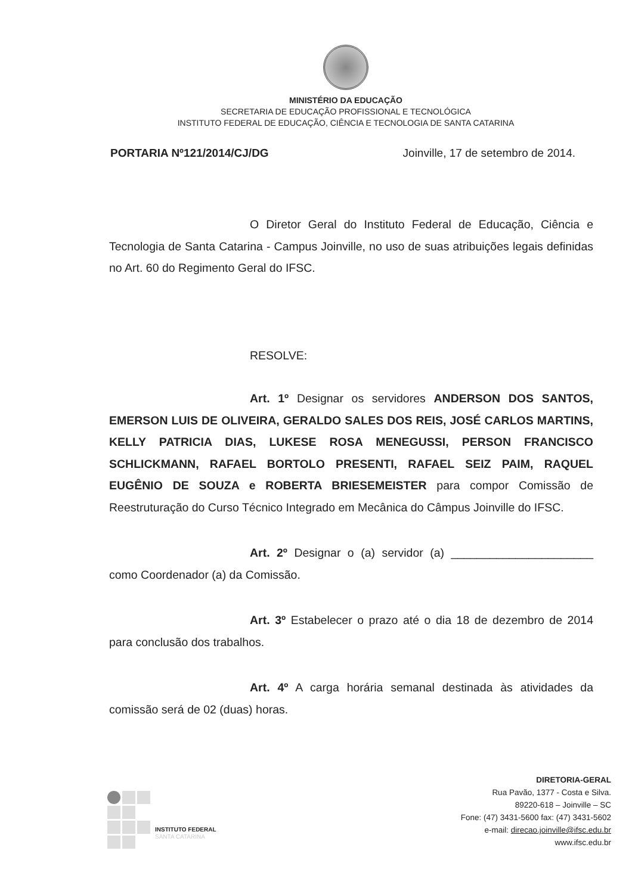MINISTÉRIO DA EDUCAÇÃO
SECRETARIA DE EDUCAÇÃO PROFISSIONAL E TECNOLÓGICA
INSTITUTO FEDERAL DE EDUCAÇÃO, CIÊNCIA E TECNOLOGIA DE SANTA CATARINA
PORTARIA Nº121/2014/CJ/DG Joinville, 17 de setembro de 2014.
O Diretor Geral do Instituto Federal de Educação, Ciência e Tecnologia de Santa Catarina - Campus Joinville, no uso de suas atribuições legais definidas no Art. 60 do Regimento Geral do IFSC.
RESOLVE:
Art. 1º Designar os servidores ANDERSON DOS SANTOS, EMERSON LUIS DE OLIVEIRA, GERALDO SALES DOS REIS, JOSÉ CARLOS MARTINS, KELLY PATRICIA DIAS, LUKESE ROSA MENEGUSSI, PERSON FRANCISCO SCHLICKMANN, RAFAEL BORTOLO PRESENTI, RAFAEL SEIZ PAIM, RAQUEL EUGÊNIO DE SOUZA e ROBERTA BRIESEMEISTER para compor Comissão de Reestruturação do Curso Técnico Integrado em Mecânica do Câmpus Joinville do IFSC.
Art. 2º Designar o (a) servidor (a) ______________________ como Coordenador (a) da Comissão.
Art. 3º Estabelecer o prazo até o dia 18 de dezembro de 2014 para conclusão dos trabalhos.
Art. 4º A carga horária semanal destinada às atividades da comissão será de 02 (duas) horas.
INSTITUTO FEDERAL
SANTA CATARINA
DIRETORIA-GERAL
Rua Pavão, 1377 - Costa e Silva.
89220-618 – Joinville – SC
Fone: (47) 3431-5600 fax: (47) 3431-5602
e-mail: direcao.joinville@ifsc.edu.br
www.ifsc.edu.br